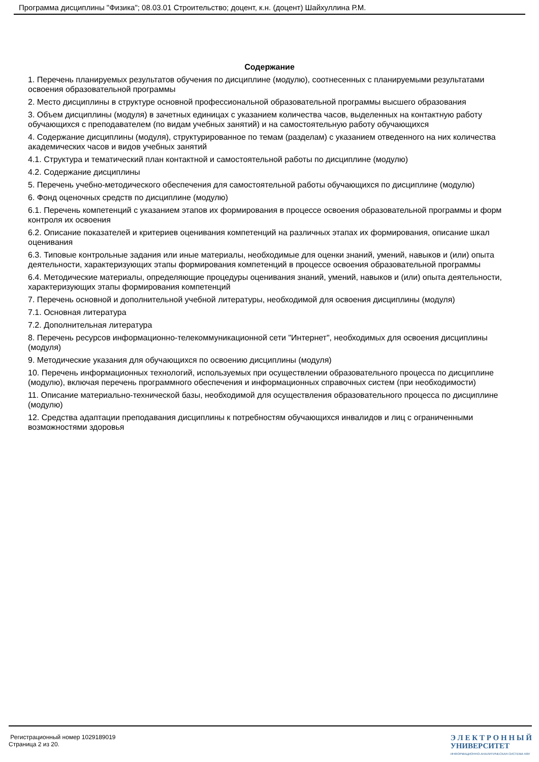Программа дисциплины "Физика"; 08.03.01 Строительство; доцент, к.н. (доцент) Шайхуллина Р.М.
Содержание
1. Перечень планируемых результатов обучения по дисциплине (модулю), соотнесенных с планируемыми результатами освоения образовательной программы
2. Место дисциплины в структуре основной профессиональной образовательной программы высшего образования
3. Объем дисциплины (модуля) в зачетных единицах с указанием количества часов, выделенных на контактную работу обучающихся с преподавателем (по видам учебных занятий) и на самостоятельную работу обучающихся
4. Содержание дисциплины (модуля), структурированное по темам (разделам) с указанием отведенного на них количества академических часов и видов учебных занятий
4.1. Структура и тематический план контактной и самостоятельной работы по дисциплине (модулю)
4.2. Содержание дисциплины
5. Перечень учебно-методического обеспечения для самостоятельной работы обучающихся по дисциплине (модулю)
6. Фонд оценочных средств по дисциплине (модулю)
6.1. Перечень компетенций с указанием этапов их формирования в процессе освоения образовательной программы и форм контроля их освоения
6.2. Описание показателей и критериев оценивания компетенций на различных этапах их формирования, описание шкал оценивания
6.3. Типовые контрольные задания или иные материалы, необходимые для оценки знаний, умений, навыков и (или) опыта деятельности, характеризующих этапы формирования компетенций в процессе освоения образовательной программы
6.4. Методические материалы, определяющие процедуры оценивания знаний, умений, навыков и (или) опыта деятельности, характеризующих этапы формирования компетенций
7. Перечень основной и дополнительной учебной литературы, необходимой для освоения дисциплины (модуля)
7.1. Основная литература
7.2. Дополнительная литература
8. Перечень ресурсов информационно-телекоммуникационной сети "Интернет", необходимых для освоения дисциплины (модуля)
9. Методические указания для обучающихся по освоению дисциплины (модуля)
10. Перечень информационных технологий, используемых при осуществлении образовательного процесса по дисциплине (модулю), включая перечень программного обеспечения и информационных справочных систем (при необходимости)
11. Описание материально-технической базы, необходимой для осуществления образовательного процесса по дисциплине (модулю)
12. Средства адаптации преподавания дисциплины к потребностям обучающихся инвалидов и лиц с ограниченными возможностями здоровья
Регистрационный номер 1029189019
Страница 2 из 20.
Э Л Е К Т Р О Н Н Ы Й
УНИВЕРСИТЕТ
ИНФОРМАЦИОННО-АНАЛИТИЧЕСКАЯ СИСТЕМА КФУ